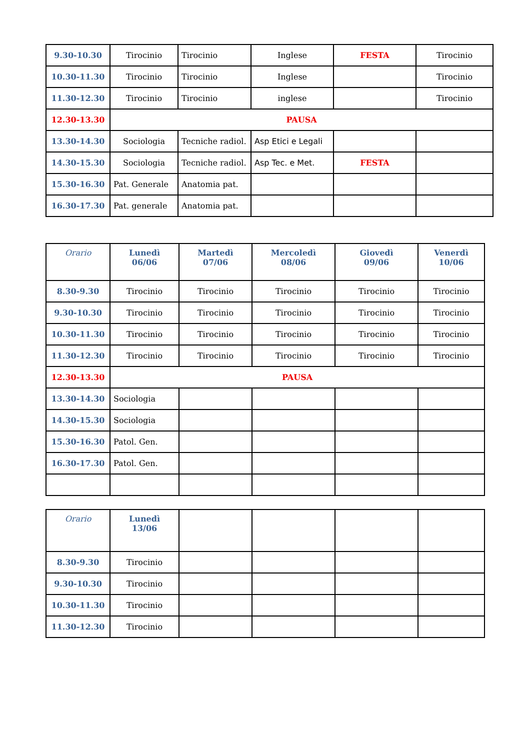| 9.30-10.30 | Tirocinio | Tirocinio | Inglese | FESTA | Tirocinio |
| 10.30-11.30 | Tirocinio | Tirocinio | Inglese | | Tirocinio |
| 11.30-12.30 | Tirocinio | Tirocinio | inglese | | Tirocinio |
| 12.30-13.30 | PAUSA | | | | |
| 13.30-14.30 | Sociologia | Tecniche radiol. | Asp Etici e Legali | | |
| 14.30-15.30 | Sociologia | Tecniche radiol. | Asp Tec. e Met. | FESTA | |
| 15.30-16.30 | Pat. Generale | Anatomia pat. | | | |
| 16.30-17.30 | Pat. generale | Anatomia pat. | | | |
| Orario | Lunedì 06/06 | Martedì 07/06 | Mercoledì 08/06 | Giovedì 09/06 | Venerdì 10/06 |
| 8.30-9.30 | Tirocinio | Tirocinio | Tirocinio | Tirocinio | Tirocinio |
| 9.30-10.30 | Tirocinio | Tirocinio | Tirocinio | Tirocinio | Tirocinio |
| 10.30-11.30 | Tirocinio | Tirocinio | Tirocinio | Tirocinio | Tirocinio |
| 11.30-12.30 | Tirocinio | Tirocinio | Tirocinio | Tirocinio | Tirocinio |
| 12.30-13.30 | PAUSA | | | | |
| 13.30-14.30 | Sociologia | | | | |
| 14.30-15.30 | Sociologia | | | | |
| 15.30-16.30 | Patol. Gen. | | | | |
| 16.30-17.30 | Patol. Gen. | | | | |
| Orario | Lunedì 13/06 | | | | |
| 8.30-9.30 | Tirocinio | | | | |
| 9.30-10.30 | Tirocinio | | | | |
| 10.30-11.30 | Tirocinio | | | | |
| 11.30-12.30 | Tirocinio | | | | |